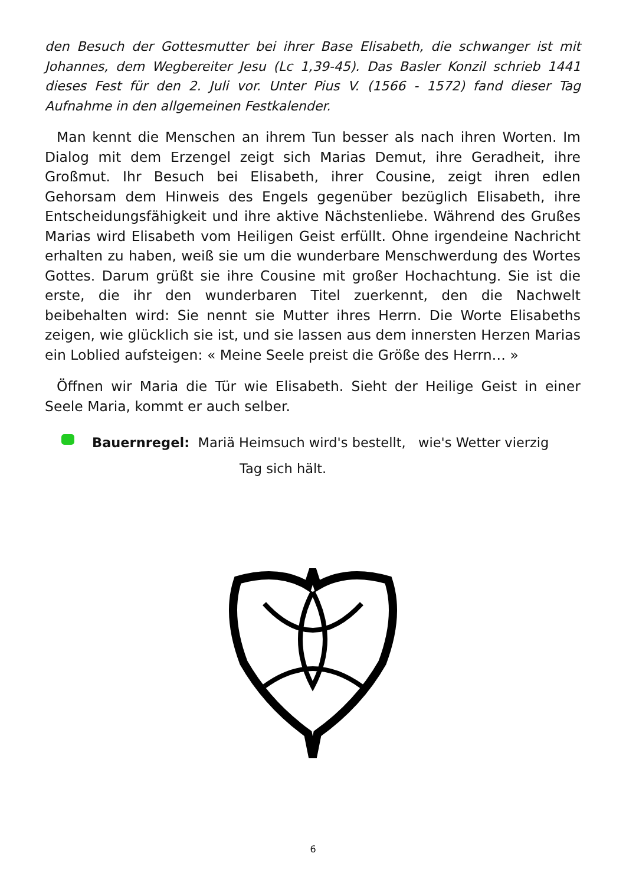den Besuch der Gottesmutter bei ihrer Base Elisabeth, die schwanger ist mit Johannes, dem Wegbereiter Jesu (Lc 1,39-45). Das Basler Konzil schrieb 1441 dieses Fest für den 2. Juli vor. Unter Pius V. (1566 - 1572) fand dieser Tag Aufnahme in den allgemeinen Festkalender.
Man kennt die Menschen an ihrem Tun besser als nach ihren Worten. Im Dialog mit dem Erzengel zeigt sich Marias Demut, ihre Geradheit, ihre Großmut. Ihr Besuch bei Elisabeth, ihrer Cousine, zeigt ihren edlen Gehorsam dem Hinweis des Engels gegenüber bezüglich Elisabeth, ihre Entscheidungsfähigkeit und ihre aktive Nächstenliebe. Während des Grußes Marias wird Elisabeth vom Heiligen Geist erfüllt. Ohne irgendeine Nachricht erhalten zu haben, weiß sie um die wunderbare Menschwerdung des Wortes Gottes. Darum grüßt sie ihre Cousine mit großer Hochachtung. Sie ist die erste, die ihr den wunderbaren Titel zuerkennt, den die Nachwelt beibehalten wird: Sie nennt sie Mutter ihres Herrn. Die Worte Elisabeths zeigen, wie glücklich sie ist, und sie lassen aus dem innersten Herzen Marias ein Loblied aufsteigen: « Meine Seele preist die Größe des Herrn… »
Öffnen wir Maria die Tür wie Elisabeth. Sieht der Heilige Geist in einer Seele Maria, kommt er auch selber.
Bauernregel: Mariä Heimsuch wird's bestellt, wie's Wetter vierzig
Tag sich hält.
6